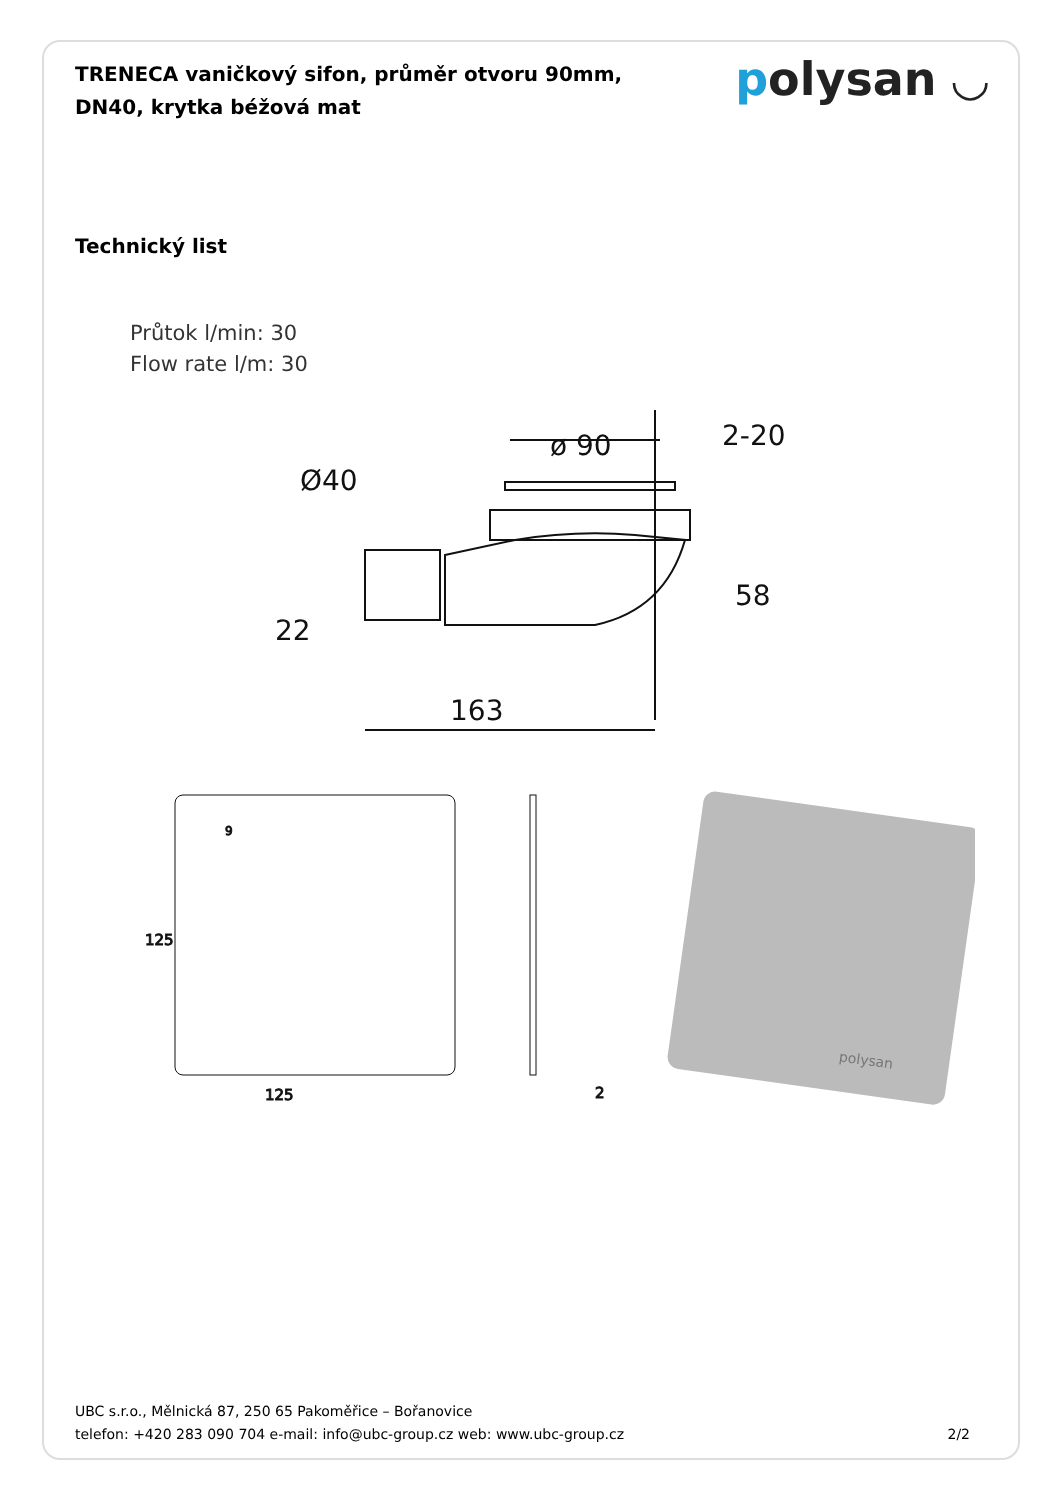polysan ◡
TRENECA vaničkový sifon, průměr otvoru 90mm, DN40, krytka béžová mat
Technický list
Průtok l/min: 30
Flow rate l/m: 30
ø 90
2-20
Ø40
58
22
163
125
2
125
9
polysan
UBC s.r.o., Mělnická 87, 250 65 Pakoměřice – Bořanovice
telefon: +420 283 090 704 e-mail: info@ubc-group.cz web: www.ubc-group.cz 2/2